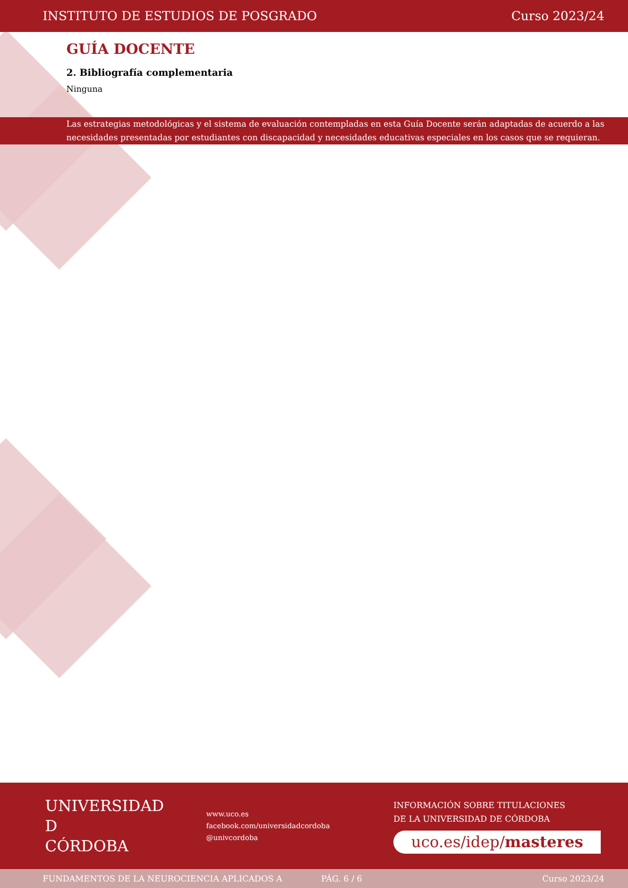INSTITUTO DE ESTUDIOS DE POSGRADO Curso 2023/24
GUÍA DOCENTE
2. Bibliografía complementaria
Ninguna
Las estrategias metodológicas y el sistema de evaluación contempladas en esta Guía Docente serán adaptadas de acuerdo a las necesidades presentadas por estudiantes con discapacidad y necesidades educativas especiales en los casos que se requieran.
UNIVERSIDAD
D
CÓRDOBA
www.uco.es
facebook.com/universidadcordoba
@univcordoba
INFORMACIÓN SOBRE TITULACIONES
DE LA UNIVERSIDAD DE CÓRDOBA
uco.es/idep/masteres
FUNDAMENTOS DE LA NEUROCIENCIA APLICADOS A PÁG. 6 / 6 Curso 2023/24